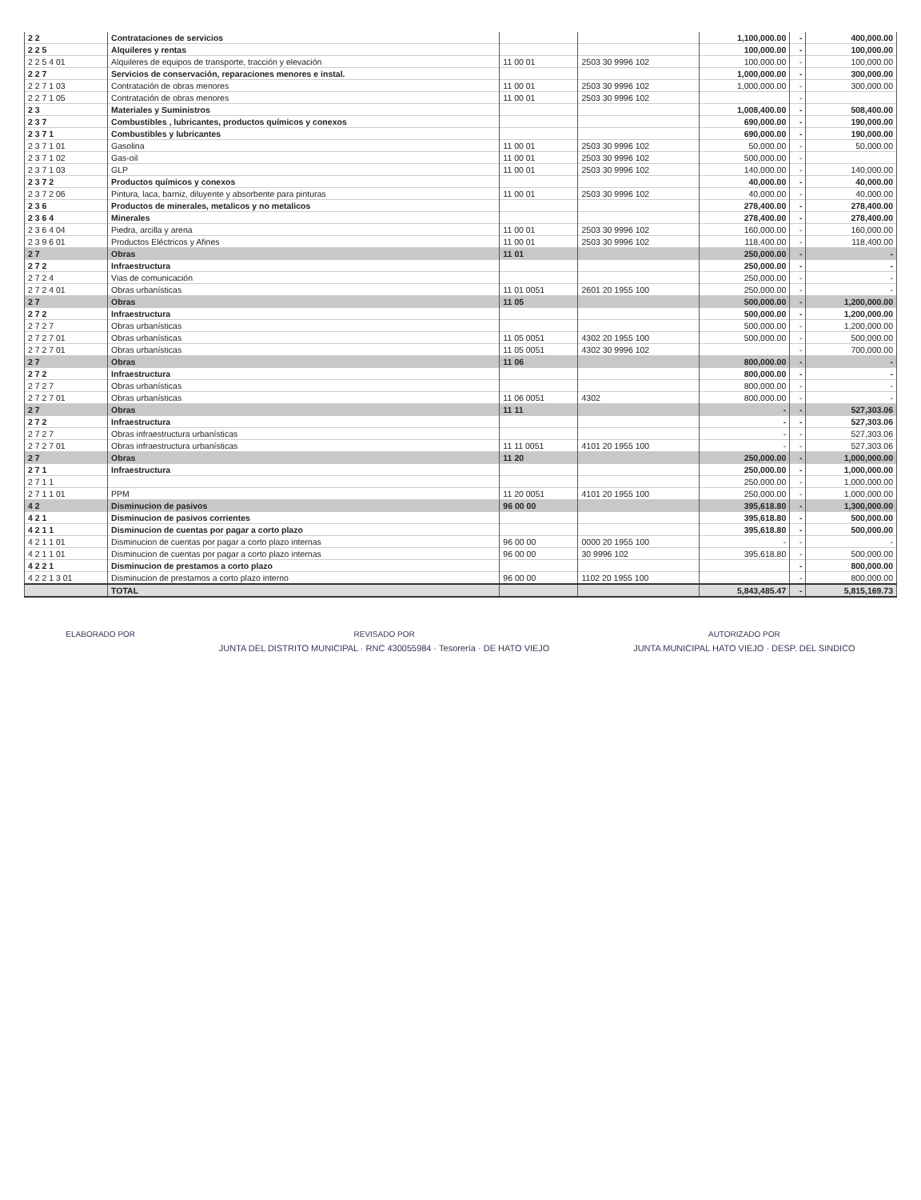| 2 2 | Contrataciones de servicios | | | 1,100,000.00 | - | 400,000.00 |
| 2 2 5 | Alquileres y rentas | | | 100,000.00 | - | 100,000.00 |
| 2 2 5 4 01 | Alquileres de equipos de transporte, tracción y elevación | 11 00 01 | 2503 30 9996 102 | 100,000.00 | - | 100,000.00 |
| 2 2 7 | Servicios de conservación, reparaciones menores e instal. | | | 1,000,000.00 | - | 300,000.00 |
| 2 2 7 1 03 | Contratación de obras menores | 11 00 01 | 2503 30 9996 102 | 1,000,000.00 | - | 300,000.00 |
| 2 2 7 1 05 | Contratación de obras menores | 11 00 01 | 2503 30 9996 102 | | - | |
| 2 3 | Materiales y Suministros | | | 1,008,400.00 | - | 508,400.00 |
| 2 3 7 | Combustibles , lubricantes, productos químicos y conexos | | | 690,000.00 | - | 190,000.00 |
| 2 3 7 1 | Combustibles y lubricantes | | | 690,000.00 | - | 190,000.00 |
| 2 3 7 1 01 | Gasolina | 11 00 01 | 2503 30 9996 102 | 50,000.00 | - | 50,000.00 |
| 2 3 7 1 02 | Gas-oil | 11 00 01 | 2503 30 9996 102 | 500,000.00 | - | |
| 2 3 7 1 03 | GLP | 11 00 01 | 2503 30 9996 102 | 140,000.00 | - | 140,000.00 |
| 2 3 7 2 | Productos químicos y conexos | | | 40,000.00 | - | 40,000.00 |
| 2 3 7 2 06 | Pintura, laca, barniz, diluyente y absorbente para pinturas | 11 00 01 | 2503 30 9996 102 | 40,000.00 | - | 40,000.00 |
| 2 3 6 | Productos de minerales, metalicos y no metalicos | | | 278,400.00 | - | 278,400.00 |
| 2 3 6 4 | Minerales | | | 278,400.00 | - | 278,400.00 |
| 2 3 6 4 04 | Piedra, arcilla y arena | 11 00 01 | 2503 30 9996 102 | 160,000.00 | - | 160,000.00 |
| 2 3 9 6 01 | Productos Eléctricos y Afines | 11 00 01 | 2503 30 9996 102 | 118,400.00 | - | 118,400.00 |
| 2 7 | Obras | 11 01 | | 250,000.00 | - | - |
| 2 7 2 | Infraestructura | | | 250,000.00 | - | - |
| 2 7 2 4 | Vias de comunicación | | | 250,000.00 | - | - |
| 2 7 2 4 01 | Obras urbanísticas | 11 01 0051 | 2601 20 1955 100 | 250,000.00 | - | - |
| 2 7 | Obras | 11 05 | | 500,000.00 | - | 1,200,000.00 |
| 2 7 2 | Infraestructura | | | 500,000.00 | - | 1,200,000.00 |
| 2 7 2 7 | Obras urbanísticas | | | 500,000.00 | - | 1,200,000.00 |
| 2 7 2 7 01 | Obras urbanísticas | 11 05 0051 | 4302 20 1955 100 | 500,000.00 | - | 500,000.00 |
| 2 7 2 7 01 | Obras urbanísticas | 11 05 0051 | 4302 30 9996 102 | | - | 700,000.00 |
| 2 7 | Obras | 11 06 | | 800,000.00 | - | - |
| 2 7 2 | Infraestructura | | | 800,000.00 | - | - |
| 2 7 2 7 | Obras urbanísticas | | | 800,000.00 | - | - |
| 2 7 2 7 01 | Obras urbanísticas | 11 06 0051 | 4302 | 800,000.00 | - | - |
| 2 7 | Obras | 11 11 | | - | - | 527,303.06 |
| 2 7 2 | Infraestructura | | | - | - | 527,303.06 |
| 2 7 2 7 | Obras infraestructura urbanísticas | | | - | - | 527,303.06 |
| 2 7 2 7 01 | Obras infraestructura urbanísticas | 11 11 0051 | 4101 20 1955 100 | - | - | 527,303.06 |
| 2 7 | Obras | 11 20 | | 250,000.00 | - | 1,000,000.00 |
| 2 7 1 | Infraestructura | | | 250,000.00 | - | 1,000,000.00 |
| 2 7 1 1 | | | | 250,000.00 | - | 1,000,000.00 |
| 2 7 1 1 01 | PPM | 11 20 0051 | 4101 20 1955 100 | 250,000.00 | - | 1,000,000.00 |
| 4 2 | Disminucion de pasivos | 96 00 00 | | 395,618.80 | - | 1,300,000.00 |
| 4 2 1 | Disminucion de pasivos corrientes | | | 395,618.80 | - | 500,000.00 |
| 4 2 1 1 | Disminucion de cuentas por pagar a corto plazo | | | 395,618.80 | - | 500,000.00 |
| 4 2 1 1 01 | Disminucion de cuentas por pagar a corto plazo internas | 96 00 00 | 0000 20 1955 100 | - | - | - |
| 4 2 1 1 01 | Disminucion de cuentas por pagar a corto plazo internas | 96 00 00 | 30 9996 102 | 395,618.80 | - | 500,000.00 |
| 4 2 2 1 | Disminucion de prestamos a corto plazo | | | | - | 800,000.00 |
| 4 2 2 1 3 01 | Disminucion de prestamos a corto plazo interno | 96 00 00 | 1102 20 1955 100 | | - | 800,000.00 |
| | TOTAL | | | 5,843,485.47 | - | 5,815,169.73 |
ELABORADO POR REVISADO POR
JUNTA DEL DISTRITO MUNICIPAL · RNC 430055984 · Tesorería · DE HATO VIEJO
AUTORIZADO POR
JUNTA MUNICIPAL HATO VIEJO · DESP. DEL SINDICO